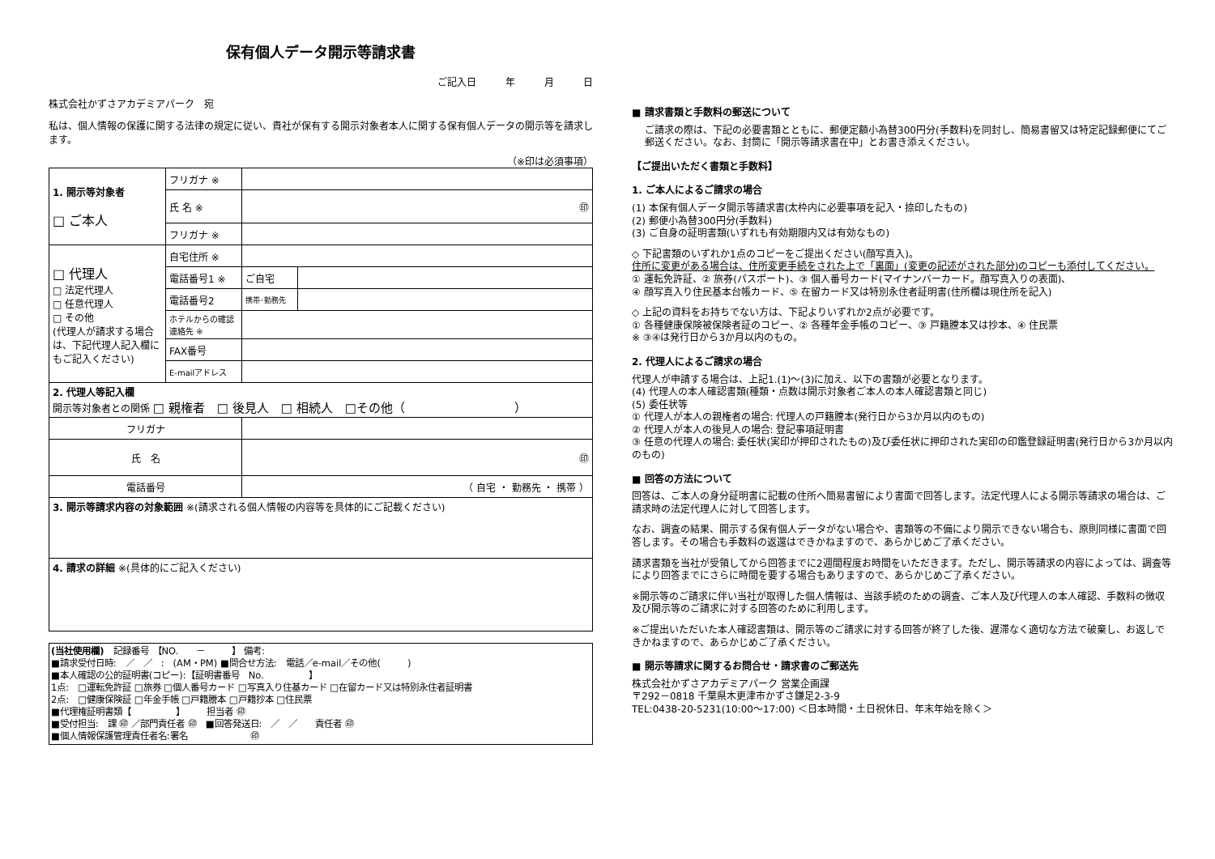保有個人データ開示等請求書
ご記入日　　　年　　　月　　　日
株式会社かずさアカデミアパーク　宛
私は、個人情報の保護に関する法律の規定に従い、貴社が保有する開示対象者本人に関する保有個人データの開示等を請求します。
（※印は必須事項）
| 1. 開示等対象者 □ ご本人 | フリガナ ※ | | |
| | 氏 名 ※ | ㊞ | |
| | フリガナ ※ | | |
| □ 代理人 □ 法定代理人 □ 任意代理人 □ その他 (代理人が請求する場合は、下記代理人記入欄にもご記入ください) | 自宅住所 ※ | | |
| | 電話番号1 ※ | ご自宅 | |
| | 電話番号2 | 携帯･勤務先 | |
| | ホテルからの確認連絡先 ※ | | |
| | FAX番号 | | |
| | E-mailアドレス | | |
| 2. 代理人等記入欄 開示等対象者との関係 □ 親権者 □ 後見人 □ 相続人 □その他（ ） | | | |
| フリガナ | | | |
| 氏 名 | | ㊞ | |
| 電話番号 | | （ 自宅 ・ 勤務先 ・ 携帯 ） | |
| 3. 開示等請求内容の対象範囲 ※(請求される個人情報の内容等を具体的にご記載ください) | | | |
| 4. 請求の詳細 ※(具体的にご記入ください) | | | |
(当社使用欄)　記録番号　【NO.　　－　　　】 備考:
■請求受付日時:　／　／　:　(AM・PM) ■問合せ方法:　電話／e-mail／その他(　　　)
■本人確認の公的証明書(コピー):【証明書番号　No.　　　　　】
1点:　□運転免許証 □旅券 □個人番号カード □写真入り住基カード □在留カード又は特別永住者証明書
2点:　□健康保険証 □年金手帳 □戸籍謄本 □戸籍抄本 □住民票
■代理権証明書類【　　　　　】　　　担当者 ㊞
■受付担当:　課 ㊞ ／部門責任者 ㊞　■回答発送日:　／　／　　責任者 ㊞
■個人情報保護管理責任者名:署名　　　　　　　㊞
■ 請求書類と手数料の郵送について
ご請求の際は、下記の必要書類とともに、郵便定額小為替300円分(手数料)を同封し、簡易書留又は特定記録郵便にてご郵送ください。なお、封筒に「開示等請求書在中」とお書き添えください。
【ご提出いただく書類と手数料】
1. ご本人によるご請求の場合
(1) 本保有個人データ開示等請求書(太枠内に必要事項を記入・捺印したもの)
(2) 郵便小為替300円分(手数料)
(3) ご自身の証明書類(いずれも有効期限内又は有効なもの)
◇ 下記書類のいずれか1点のコピーをご提出ください(顔写真入)。
住所に変更がある場合は、住所変更手続をされた上で「裏面」(変更の記述がされた部分)のコピーも添付してください。
① 運転免許証、② 旅券(パスポート)、③ 個人番号カード(マイナンバーカード。顔写真入りの表面)、
④ 顔写真入り住民基本台帳カード、⑤ 在留カード又は特別永住者証明書(住所欄は現住所を記入)
◇ 上記の資料をお持ちでない方は、下記よりいずれか2点が必要です。
① 各種健康保険被保険者証のコピー、② 各種年金手帳のコピー、③ 戸籍謄本又は抄本、④ 住民票
※ ③④は発行日から3か月以内のもの。
2. 代理人によるご請求の場合
代理人が申請する場合は、上記1.(1)～(3)に加え、以下の書類が必要となります。
(4) 代理人の本人確認書類(種類・点数は開示対象者ご本人の本人確認書類と同じ)
(5) 委任状等
① 代理人が本人の親権者の場合: 代理人の戸籍謄本(発行日から3か月以内のもの)
② 代理人が本人の後見人の場合: 登記事項証明書
③ 任意の代理人の場合: 委任状(実印が押印されたもの)及び委任状に押印された実印の印鑑登録証明書(発行日から3か月以内のもの)
■ 回答の方法について
回答は、ご本人の身分証明書に記載の住所へ簡易書留により書面で回答します。法定代理人による開示等請求の場合は、ご請求時の法定代理人に対して回答します。
なお、調査の結果、開示する保有個人データがない場合や、書類等の不備により開示できない場合も、原則同様に書面で回答します。その場合も手数料の返還はできかねますので、あらかじめご了承ください。
請求書類を当社が受領してから回答までに2週間程度お時間をいただきます。ただし、開示等請求の内容によっては、調査等により回答までにさらに時間を要する場合もありますので、あらかじめご了承ください。
※開示等のご請求に伴い当社が取得した個人情報は、当該手続のための調査、ご本人及び代理人の本人確認、手数料の徴収及び開示等のご請求に対する回答のために利用します。
※ご提出いただいた本人確認書類は、開示等のご請求に対する回答が終了した後、遅滞なく適切な方法で破棄し、お返しできかねますので、あらかじめご了承ください。
■ 開示等請求に関するお問合せ・請求書のご郵送先
株式会社かずさアカデミアパーク 営業企画課
〒292－0818 千葉県木更津市かずさ鎌足2-3-9
TEL:0438-20-5231(10:00～17:00) ＜日本時間・土日祝休日、年末年始を除く＞